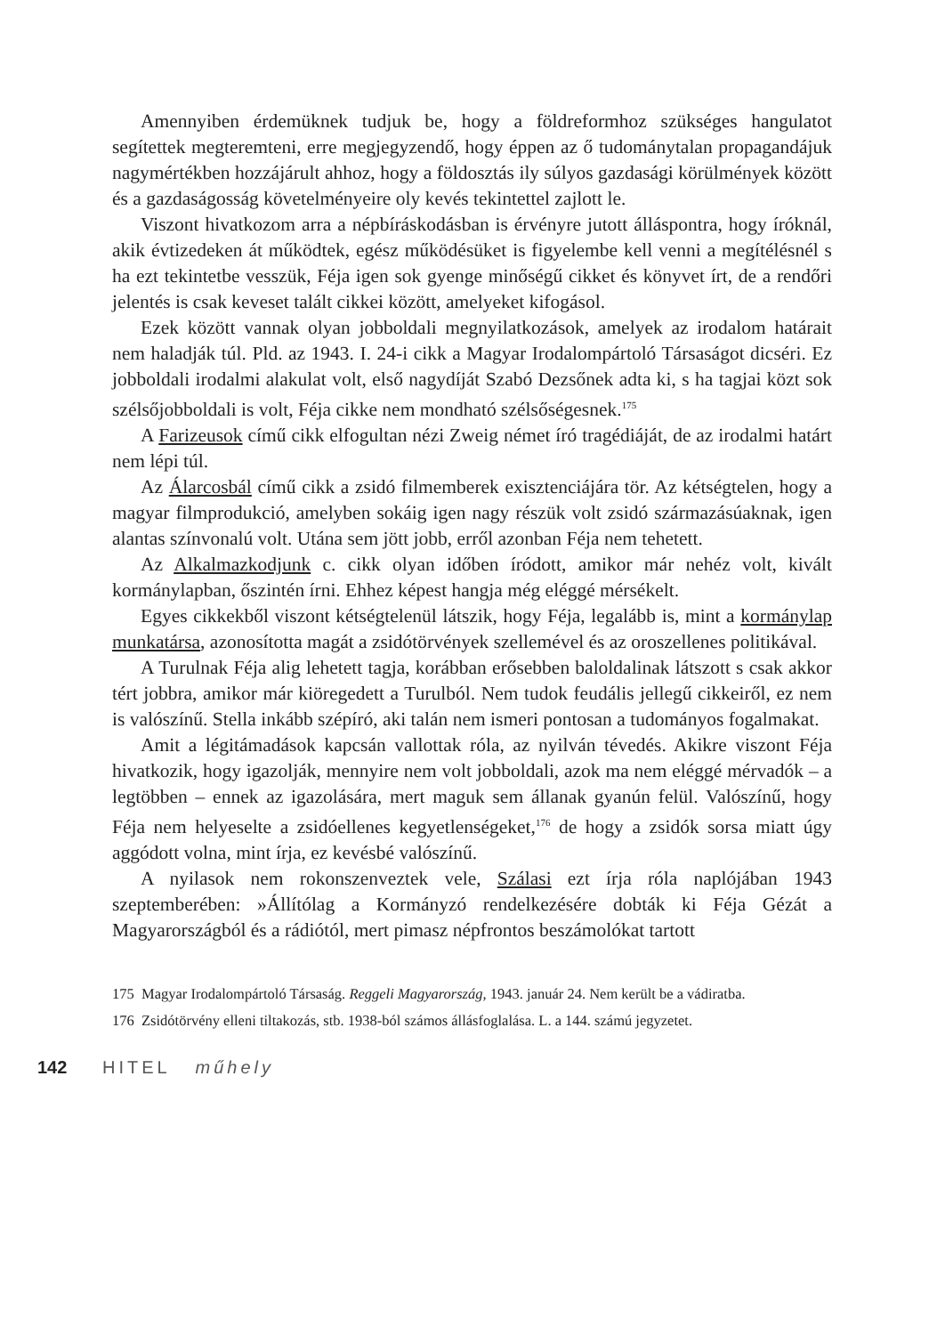Amennyiben érdemüknek tudjuk be, hogy a földreformhoz szükséges hangulatot segítettek megteremteni, erre megjegyzendő, hogy éppen az ő tudománytalan propagandájuk nagymértékben hozzájárult ahhoz, hogy a földosztás ily súlyos gazdasági körülmények között és a gazdaságosság követelményeire oly kevés tekintettel zajlott le.
Viszont hivatkozom arra a népbíráskodásban is érvényre jutott álláspontra, hogy íróknál, akik évtizedeken át működtek, egész működésüket is figyelembe kell venni a megítélésnél s ha ezt tekintetbe vesszük, Féja igen sok gyenge minőségű cikket és könyvet írt, de a rendőri jelentés is csak keveset talált cikkei között, amelyeket kifogásol.
Ezek között vannak olyan jobboldali megnyilatkozások, amelyek az irodalom határait nem haladják túl. Pld. az 1943. I. 24-i cikk a Magyar Irodalompártoló Társaságot dicséri. Ez jobboldali irodalmi alakulat volt, első nagydíját Szabó Dezsőnek adta ki, s ha tagjai közt sok szélsőjobboldali is volt, Féja cikke nem mondható szélsőségesnek.<sup>175</sup>
A Farizeusok című cikk elfogultan nézi Zweig német író tragédiáját, de az irodalmi határt nem lépi túl.
Az Álarcosbál című cikk a zsidó filmemberek exisztenciájára tör. Az kétségtelen, hogy a magyar filmprodukció, amelyben sokáig igen nagy részük volt zsidó származásúaknak, igen alantas színvonalú volt. Utána sem jött jobb, erről azonban Féja nem tehetett.
Az Alkalmazkodjunk c. cikk olyan időben íródott, amikor már nehéz volt, kivált kormánylapban, őszintén írni. Ehhez képest hangja még eléggé mérsékelt.
Egyes cikkekből viszont kétségtelenül látszik, hogy Féja, legalább is, mint a kormánylap munkatársa, azonosította magát a zsidótörvények szellemével és az oroszellenes politikával.
A Turulnak Féja alig lehetett tagja, korábban erősebben baloldalinak látszott s csak akkor tért jobbra, amikor már kiöregedett a Turulból. Nem tudok feudális jellegű cikkeiről, ez nem is valószínű. Stella inkább szépíró, aki talán nem ismeri pontosan a tudományos fogalmakat.
Amit a légitámadások kapcsán vallottak róla, az nyilván tévedés. Akikre viszont Féja hivatkozik, hogy igazolják, mennyire nem volt jobboldali, azok ma nem eléggé mérvadók – a legtöbben – ennek az igazolására, mert maguk sem állanak gyanún felül. Valószínű, hogy Féja nem helyeselte a zsidóellenes kegyetlenségeket,<sup>176</sup> de hogy a zsidók sorsa miatt úgy aggódott volna, mint írja, ez kevésbé valószínű.
A nyilasok nem rokonszenveztek vele, Szálasi ezt írja róla naplójában 1943 szeptemberében: »Állítólag a Kormányzó rendelkezésére dobták ki Féja Gézát a Magyarországból és a rádiótól, mert pimasz népfrontos beszámolókat tartott
175 Magyar Irodalompártoló Társaság. Reggeli Magyarország, 1943. január 24. Nem került be a vádiratba.
176 Zsidótörvény elleni tiltakozás, stb. 1938-ból számos állásfoglalása. L. a 144. számú jegyzetet.
142 HITEL műhely